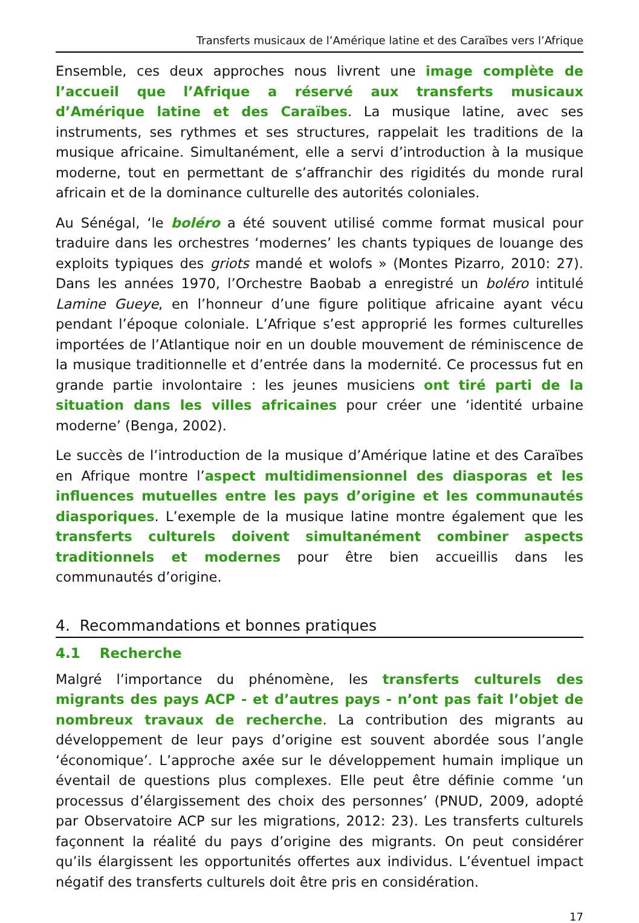Transferts musicaux de l’Amérique latine et des Caraïbes vers l’Afrique
Ensemble, ces deux approches nous livrent une image complète de l’accueil que l’Afrique a réservé aux transferts musicaux d’Amérique latine et des Caraïbes. La musique latine, avec ses instruments, ses rythmes et ses structures, rappelait les traditions de la musique africaine. Simultanément, elle a servi d’introduction à la musique moderne, tout en permettant de s’affranchir des rigidités du monde rural africain et de la dominance culturelle des autorités coloniales.
Au Sénégal, ‘le boléro a été souvent utilisé comme format musical pour traduire dans les orchestres ‘modernes’ les chants typiques de louange des exploits typiques des griots mandé et wolofs » (Montes Pizarro, 2010: 27). Dans les années 1970, l’Orchestre Baobab a enregistré un boléro intitulé Lamine Gueye, en l’honneur d’une figure politique africaine ayant vécu pendant l’époque coloniale. L’Afrique s’est approprié les formes culturelles importées de l’Atlantique noir en un double mouvement de réminiscence de la musique traditionnelle et d’entrée dans la modernité. Ce processus fut en grande partie involontaire : les jeunes musiciens ont tiré parti de la situation dans les villes africaines pour créer une ‘identité urbaine moderne’ (Benga, 2002).
Le succès de l’introduction de la musique d’Amérique latine et des Caraïbes en Afrique montre l’aspect multidimensionnel des diasporas et les influences mutuelles entre les pays d’origine et les communautés diasporiques. L’exemple de la musique latine montre également que les transferts culturels doivent simultanément combiner aspects traditionnels et modernes pour être bien accueillis dans les communautés d’origine.
4. Recommandations et bonnes pratiques
4.1 Recherche
Malgré l’importance du phénomène, les transferts culturels des migrants des pays ACP - et d’autres pays - n’ont pas fait l’objet de nombreux travaux de recherche. La contribution des migrants au développement de leur pays d’origine est souvent abordée sous l’angle ‘économique’. L’approche axée sur le développement humain implique un éventail de questions plus complexes. Elle peut être définie comme ‘un processus d’élargissement des choix des personnes’ (PNUD, 2009, adopté par Observatoire ACP sur les migrations, 2012: 23). Les transferts culturels façonnent la réalité du pays d’origine des migrants. On peut considérer qu’ils élargissent les opportunités offertes aux individus. L’éventuel impact négatif des transferts culturels doit être pris en considération.
17